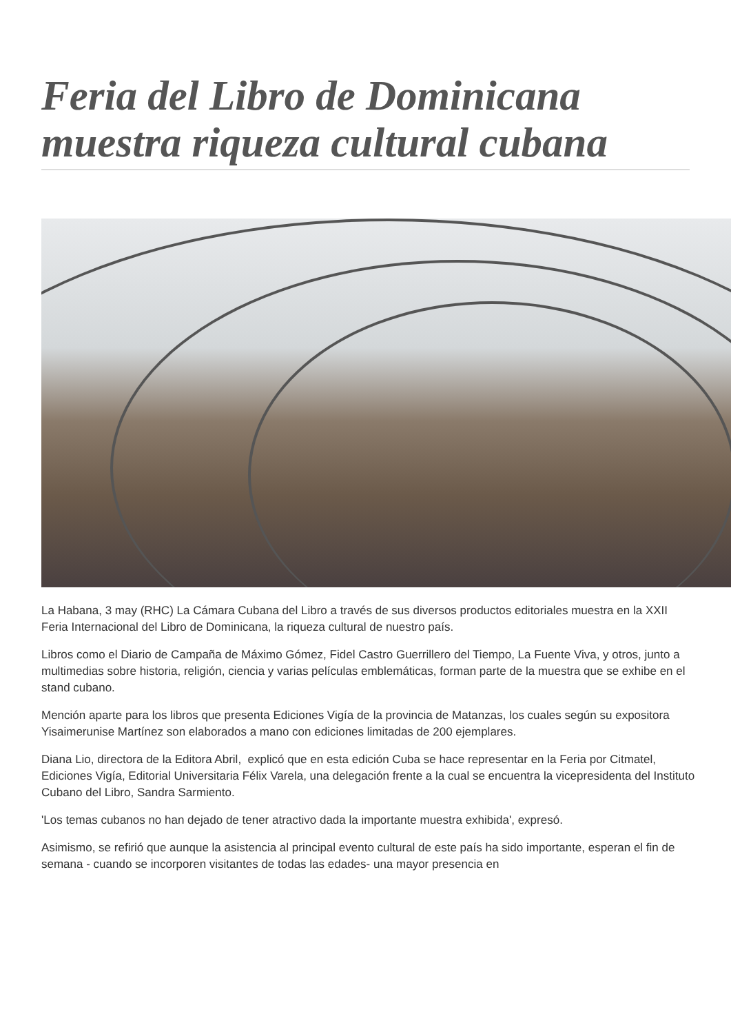Feria del Libro de Dominicana muestra riqueza cultural cubana
La Habana, 3 may (RHC) La Cámara Cubana del Libro a través de sus diversos productos editoriales muestra en la XXII Feria Internacional del Libro de Dominicana, la riqueza cultural de nuestro país.
Libros como el Diario de Campaña de Máximo Gómez, Fidel Castro Guerrillero del Tiempo, La Fuente Viva, y otros, junto a multimedias sobre historia, religión, ciencia y varias películas emblemáticas, forman parte de la muestra que se exhibe en el stand cubano.
Mención aparte para los libros que presenta Ediciones Vigía de la provincia de Matanzas, los cuales según su expositora Yisaimerunise Martínez son elaborados a mano con ediciones limitadas de 200 ejemplares.
Diana Lio, directora de la Editora Abril, explicó que en esta edición Cuba se hace representar en la Feria por Citmatel, Ediciones Vigía, Editorial Universitaria Félix Varela, una delegación frente a la cual se encuentra la vicepresidenta del Instituto Cubano del Libro, Sandra Sarmiento.
'Los temas cubanos no han dejado de tener atractivo dada la importante muestra exhibida', expresó.
Asimismo, se refirió que aunque la asistencia al principal evento cultural de este país ha sido importante, esperan el fin de semana - cuando se incorporen visitantes de todas las edades- una mayor presencia en